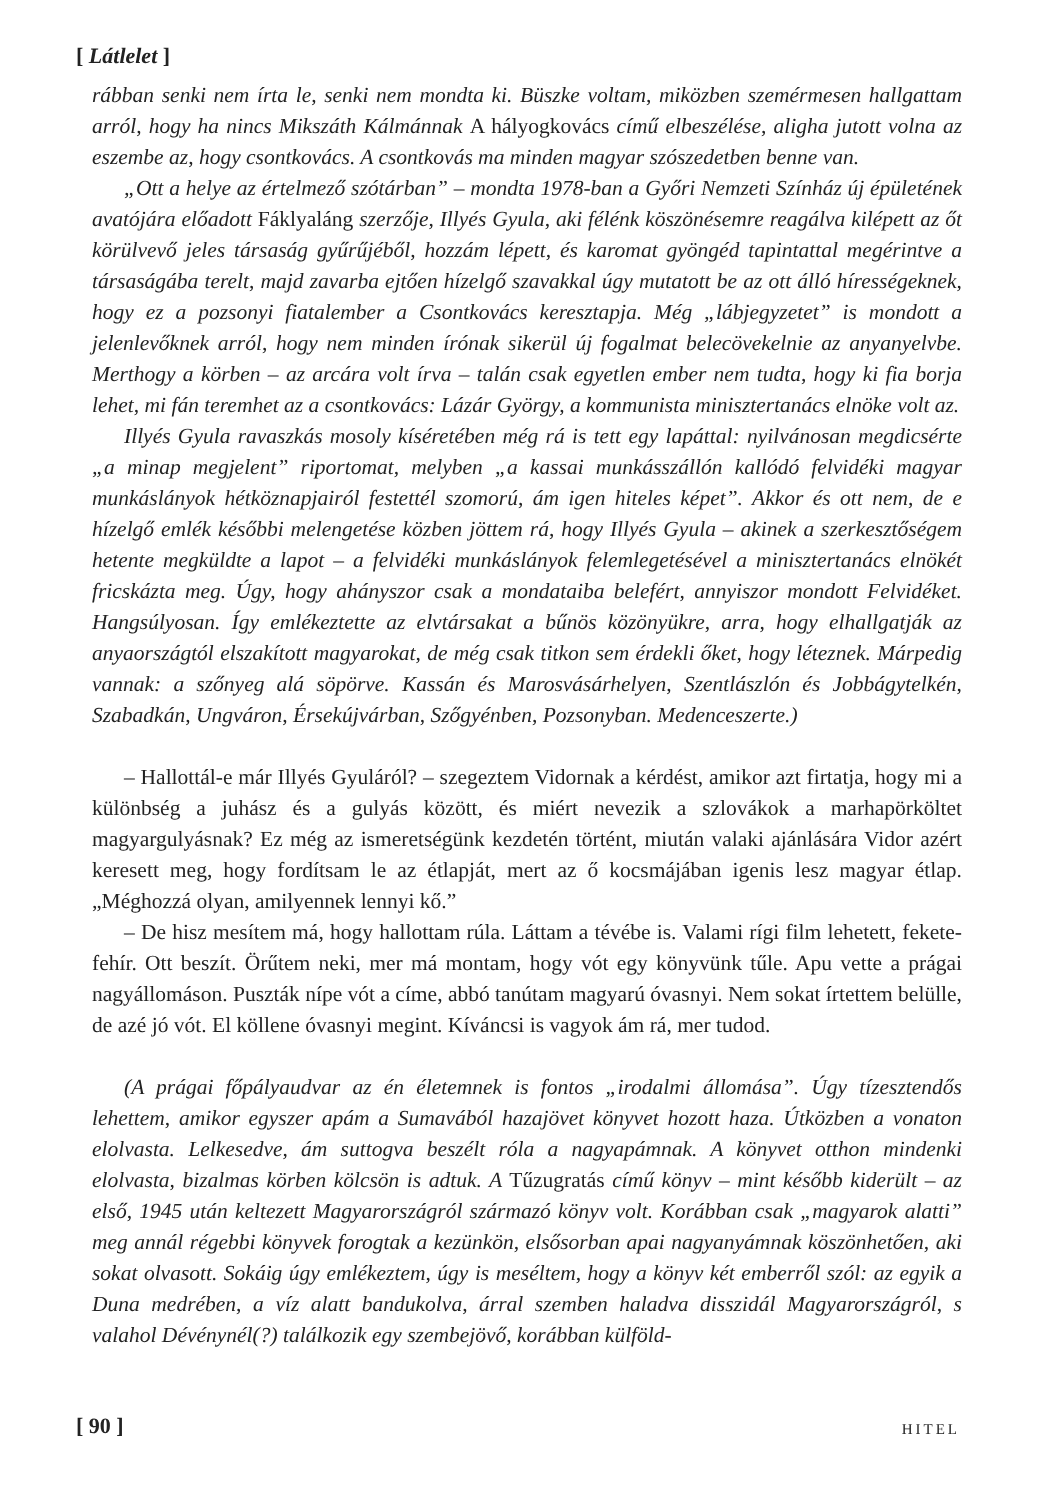[ Látlelet ]
rábban senki nem írta le, senki nem mondta ki. Büszke voltam, miközben szemérmesen hallgattam arról, hogy ha nincs Mikszáth Kálmánnak A hályogkovács című elbeszélése, aligha jutott volna az eszembe az, hogy csontkovács. A csontkovás ma minden magyar szószedetben benne van.
„Ott a helye az értelmező szótárban” – mondta 1978-ban a Győri Nemzeti Színház új épületének avatójára előadott Fáklyaláng szerzője, Illyés Gyula, aki félénk köszönésemre reagálva kilépett az őt körülvevő jeles társaság gyűrűjéből, hozzám lépett, és karomat gyöngéd tapintattal megérintve a társaságába terelt, majd zavarba ejtően hízelgő szavakkal úgy mutatott be az ott álló hírességeknek, hogy ez a pozsonyi fiatalember a Csontkovács keresztapja. Még „lábjegyzetet” is mondott a jelenlevőknek arról, hogy nem minden írónak sikerül új fogalmat belecövekelnie az anyanyelvbe. Merthogy a körben – az arcára volt írva – talán csak egyetlen ember nem tudta, hogy ki fia borja lehet, mi fán teremhet az a csontkovács: Lázár György, a kommunista minisztertanács elnöke volt az.
Illyés Gyula ravaszkás mosoly kíséretében még rá is tett egy lapáttal: nyilvánosan megdicsérte „a minap megjelent” riportomat, melyben „a kassai munkásszállón kallódó felvidéki magyar munkáslányok hétköznapjairól festettél szomorú, ám igen hiteles képet”. Akkor és ott nem, de e hízelgő emlék későbbi melengetése közben jöttem rá, hogy Illyés Gyula – akinek a szerkesztőségem hetente megküldte a lapot – a felvidéki munkáslányok felemlegetésével a minisztertanács elnökét fricskázta meg. Úgy, hogy ahányszor csak a mondataiba belefért, annyiszor mondott Felvidéket. Hangsúlyosan. Így emlékeztette az elvtársakat a bűnös közönyükre, arra, hogy elhallgatják az anyaországtól elszakított magyarokat, de még csak titkon sem érdekli őket, hogy léteznek. Márpedig vannak: a szőnyeg alá söpörve. Kassán és Marosvásárhelyen, Szentlászlón és Jobbágytelkén, Szabadkán, Ungváron, Érsekújvárban, Szőgyénben, Pozsonyban. Medenceszerte.)
– Hallottál-e már Illyés Gyuláról? – szegeztem Vidornak a kérdést, amikor azt firtatja, hogy mi a különbség a juhász és a gulyás között, és miért nevezik a szlovákok a marhapörköltet magyargulyásnak? Ez még az ismeretségünk kezdetén történt, miután valaki ajánlására Vidor azért keresett meg, hogy fordítsam le az étlapját, mert az ő kocsmájában igenis lesz magyar étlap. „Méghozzá olyan, amilyennek lennyi kő.”
– De hisz mesítem má, hogy hallottam rúla. Láttam a tévébe is. Valami rígi film lehetett, fekete-fehír. Ott beszít. Örűtem neki, mer má montam, hogy vót egy könyvünk tűle. Apu vette a prágai nagyállomáson. Puszták nípe vót a címe, abbó tanútam magyarú óvasnyi. Nem sokat írtettem belülle, de azé jó vót. El köllene óvasnyi megint. Kíváncsi is vagyok ám rá, mer tudod.
(A prágai főpályaudvar az én életemnek is fontos „irodalmi állomása”. Úgy tízesztendős lehettem, amikor egyszer apám a Sumavából hazajövet könyvet hozott haza. Útközben a vonaton elolvasta. Lelkesedve, ám suttogva beszélt róla a nagyapámnak. A könyvet otthon mindenki elolvasta, bizalmas körben kölcsön is adtuk. A Tűzugratás című könyv – mint később kiderült – az első, 1945 után keltezett Magyarországról származó könyv volt. Korábban csak „magyarok alatti” meg annál régebbi könyvek forogtak a kezünkön, elsősorban apai nagyanyámnak köszönhetően, aki sokat olvasott. Sokáig úgy emlékeztem, úgy is meséltem, hogy a könyv két emberről szól: az egyik a Duna medrében, a víz alatt bandukolva, árral szemben haladva disszidál Magyarországról, s valahol Dévénynél(?) találkozik egy szembejövő, korábban külföld-
[ 90 ] HITEL